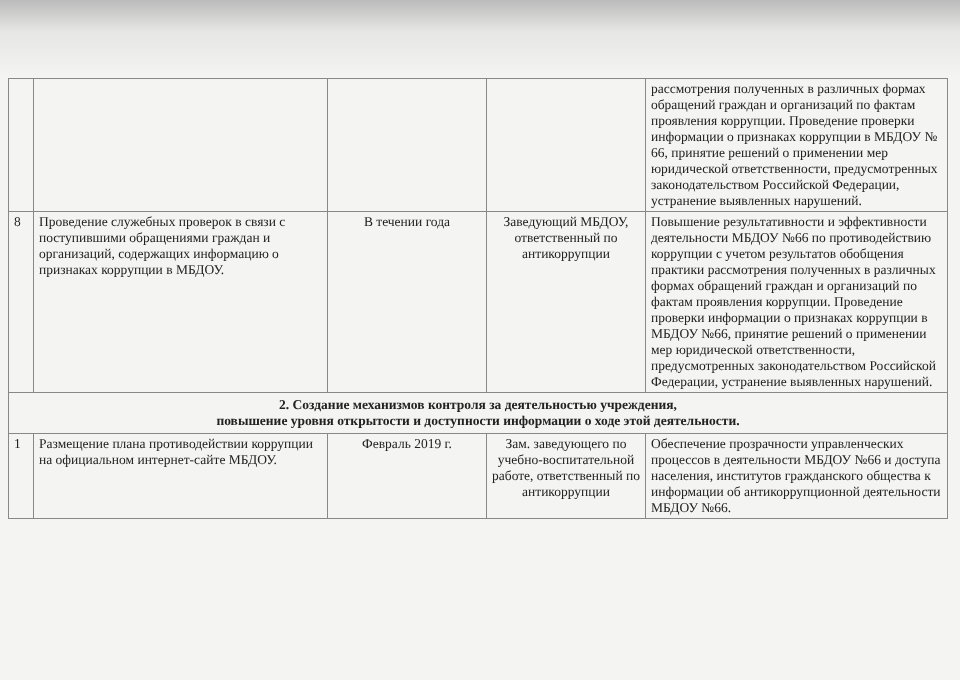| | | | | рассмотрения полученных в различных формах обращений граждан и организаций по фактам проявления коррупции. Проведение проверки информации о признаках коррупции в МБДОУ № 66, принятие решений о применении мер юридической ответственности, предусмотренных законодательством Российской Федерации, устранение выявленных нарушений. |
| 8 | Проведение служебных проверок в связи с поступившими обращениями граждан и организаций, содержащих информацию о признаках коррупции в МБДОУ. | В течении года | Заведующий МБДОУ, ответственный по антикоррупции | Повышение результативности и эффективности деятельности МБДОУ №66 по противодействию коррупции с учетом результатов обобщения практики рассмотрения полученных в различных формах обращений граждан и организаций по фактам проявления коррупции. Проведение проверки информации о признаках коррупции в МБДОУ №66, принятие решений о применении мер юридической ответственности, предусмотренных законодательством Российской Федерации, устранение выявленных нарушений. |
| 2. Создание механизмов контроля за деятельностью учреждения, повышение уровня открытости и доступности информации о ходе этой деятельности. | | | | |
| 1 | Размещение плана противодействии коррупции на официальном интернет-сайте МБДОУ. | Февраль 2019 г. | Зам. заведующего по учебно-воспитательной работе, ответственный по антикоррупции | Обеспечение прозрачности управленческих процессов в деятельности МБДОУ №66 и доступа населения, институтов гражданского общества к информации об антикоррупционной деятельности МБДОУ №66. |